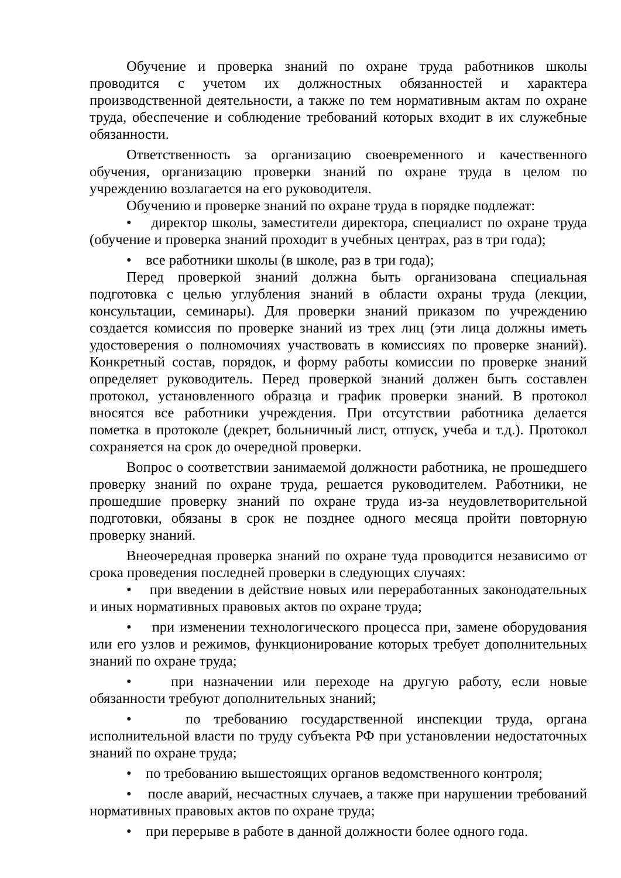Обучение и проверка знаний по охране труда работников школы проводится с учетом их должностных обязанностей и характера производственной деятельности, а также по тем нормативным актам по охране труда, обеспечение и соблюдение требований которых входит в их служебные обязанности.
Ответственность за организацию своевременного и качественного обучения, организацию проверки знаний по охране труда в целом по учреждению возлагается на его руководителя.
Обучению и проверке знаний по охране труда в порядке подлежат:
• директор школы, заместители директора, специалист по охране труда (обучение и проверка знаний проходит в учебных центрах, раз в три года);
• все работники школы (в школе, раз в три года);
Перед проверкой знаний должна быть организована специальная подготовка с целью углубления знаний в области охраны труда (лекции, консультации, семинары). Для проверки знаний приказом по учреждению создается комиссия по проверке знаний из трех лиц (эти лица должны иметь удостоверения о полномочиях участвовать в комиссиях по проверке знаний). Конкретный состав, порядок, и форму работы комиссии по проверке знаний определяет руководитель. Перед проверкой знаний должен быть составлен протокол, установленного образца и график проверки знаний. В протокол вносятся все работники учреждения. При отсутствии работника делается пометка в протоколе (декрет, больничный лист, отпуск, учеба и т.д.). Протокол сохраняется на срок до очередной проверки.
Вопрос о соответствии занимаемой должности работника, не прошедшего проверку знаний по охране труда, решается руководителем. Работники, не прошедшие проверку знаний по охране труда из-за неудовлетворительной подготовки, обязаны в срок не позднее одного месяца пройти повторную проверку знаний.
Внеочередная проверка знаний по охране туда проводится независимо от срока проведения последней проверки в следующих случаях:
• при введении в действие новых или переработанных законодательных и иных нормативных правовых актов по охране труда;
• при изменении технологического процесса при, замене оборудования или его узлов и режимов, функционирование которых требует дополнительных знаний по охране труда;
• при назначении или переходе на другую работу, если новые обязанности требуют дополнительных знаний;
• по требованию государственной инспекции труда, органа исполнительной власти по труду субъекта РФ при установлении недостаточных знаний по охране труда;
• по требованию вышестоящих органов ведомственного контроля;
• после аварий, несчастных случаев, а также при нарушении требований нормативных правовых актов по охране труда;
• при перерыве в работе в данной должности более одного года.